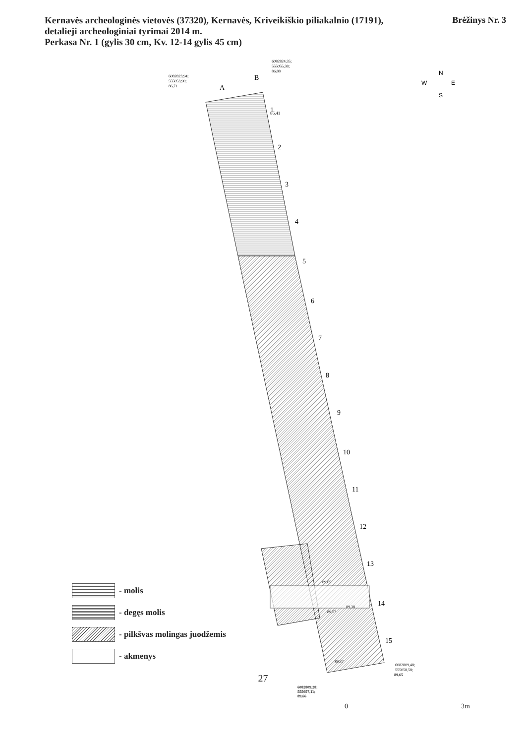Kernavės archeologinės vietovės (37320), Kernavės, Kriveikiškio piliakalnio (17191),
detalieji archeologiniai tyrimai 2014 m.
Perkasa Nr. 1 (gylis 30 cm, Kv. 12-14 gylis 45 cm)
Brėžinys Nr. 3
86,41
6082823,94;
555053,90;
86,71
6082824,35;
555055,38;
86,88
A
B
1
2
3
4
5
6
7
8
9
10
11
12
13
14
15
89,65
89,57
89,38
89,37
6082809,48;
555058,58;
N
W
E
S
89,65
6082809,28;
555057,11;
89,66
0 3m
- molis
- degęs molis
- pilkšvas molingas juodžemis
- akmenys
27